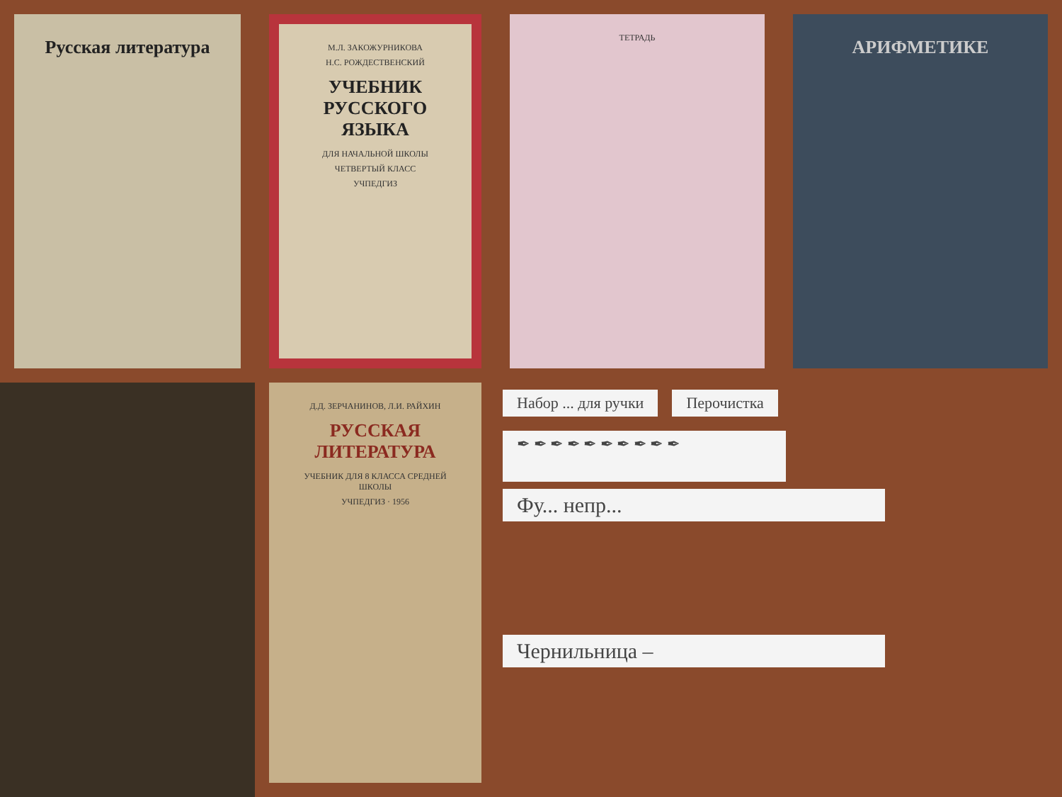Русская литература
М.Л. ЗАКОЖУРНИКОВА
Н.С. РОЖДЕСТВЕНСКИЙ
УЧЕБНИК РУССКОГО ЯЗЫКА
ДЛЯ НАЧАЛЬНОЙ ШКОЛЫ
ЧЕТВЕРТЫЙ КЛАСС
УЧПЕДГИЗ
ТЕТРАДЬ
АРИФМЕТИКЕ
Д.Д. ЗЕРЧАНИНОВ, Л.И. РАЙХИН
РУССКАЯ ЛИТЕРАТУРА
УЧЕБНИК ДЛЯ 8 КЛАССА СРЕДНЕЙ ШКОЛЫ
УЧПЕДГИЗ · 1956
Набор ... для ручки Перочистка
✒ ✒ ✒ ✒ ✒ ✒ ✒ ✒ ✒ ✒
Фу... непр...
Чернильница –